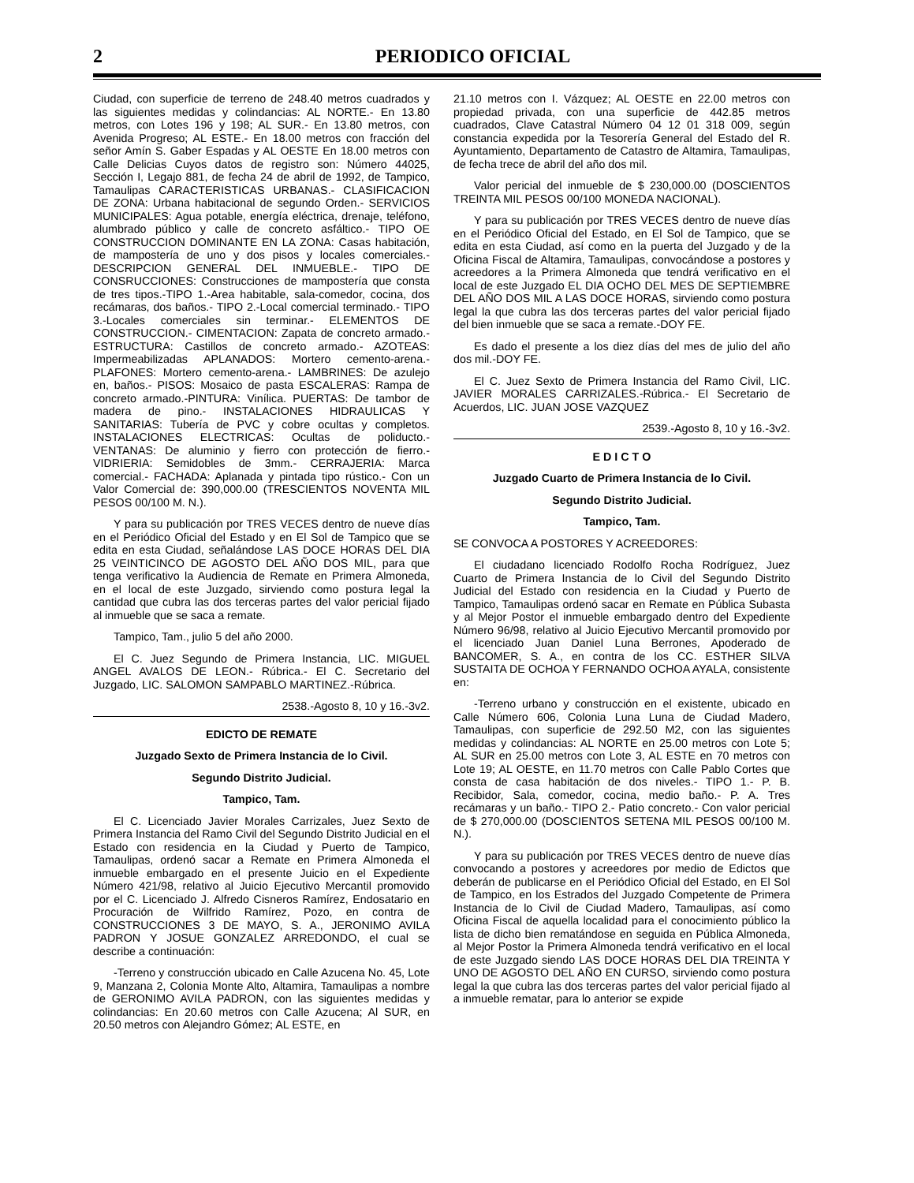2 PERIODICO OFICIAL
Ciudad, con superficie de terreno de 248.40 metros cuadrados y las siguientes medidas y colindancias: AL NORTE.- En 13.80 metros, con Lotes 196 y 198; AL SUR.- En 13.80 metros, con Avenida Progreso; AL ESTE.- En 18.00 metros con fracción del señor Amín S. Gaber Espadas y AL OESTE En 18.00 metros con Calle Delicias Cuyos datos de registro son: Número 44025, Sección I, Legajo 881, de fecha 24 de abril de 1992, de Tampico, Tamaulipas CARACTERISTICAS URBANAS.- CLASIFICACION DE ZONA: Urbana habitacional de segundo Orden.- SERVICIOS MUNICIPALES: Agua potable, energía eléctrica, drenaje, teléfono, alumbrado público y calle de concreto asfáltico.- TIPO OE CONSTRUCCION DOMINANTE EN LA ZONA: Casas habitación, de mampostería de uno y dos pisos y locales comerciales.- DESCRIPCION GENERAL DEL INMUEBLE.- TIPO DE CONSRUCCIONES: Construcciones de mampostería que consta de tres tipos.-TIPO 1.-Area habitable, sala-comedor, cocina, dos recámaras, dos baños.- TIPO 2.-Local comercial terminado.- TIPO 3.-Locales comerciales sin terminar.- ELEMENTOS DE CONSTRUCCION.- CIMENTACION: Zapata de concreto armado.- ESTRUCTURA: Castillos de concreto armado.- AZOTEAS: Impermeabilizadas APLANADOS: Mortero cemento-arena.- PLAFONES: Mortero cemento-arena.- LAMBRINES: De azulejo en, baños.- PISOS: Mosaico de pasta ESCALERAS: Rampa de concreto armado.-PINTURA: Vinílica. PUERTAS: De tambor de madera de pino.- INSTALACIONES HIDRAULICAS Y SANITARIAS: Tubería de PVC y cobre ocultas y completos. INSTALACIONES ELECTRICAS: Ocultas de poliducto.- VENTANAS: De aluminio y fierro con protección de fierro.- VIDRIERIA: Semidobles de 3mm.- CERRAJERIA: Marca comercial.- FACHADA: Aplanada y pintada tipo rústico.- Con un Valor Comercial de: 390,000.00 (TRESCIENTOS NOVENTA MIL PESOS 00/100 M. N.).
Y para su publicación por TRES VECES dentro de nueve días en el Periódico Oficial del Estado y en El Sol de Tampico que se edita en esta Ciudad, señalándose LAS DOCE HORAS DEL DIA 25 VEINTICINCO DE AGOSTO DEL AÑO DOS MIL, para que tenga verificativo la Audiencia de Remate en Primera Almoneda, en el local de este Juzgado, sirviendo como postura legal la cantidad que cubra las dos terceras partes del valor pericial fijado al inmueble que se saca a remate.
Tampico, Tam., julio 5 del año 2000.
El C. Juez Segundo de Primera Instancia, LIC. MIGUEL ANGEL AVALOS DE LEON.- Rúbrica.- El C. Secretario del Juzgado, LIC. SALOMON SAMPABLO MARTINEZ.-Rúbrica.
2538.-Agosto 8, 10 y 16.-3v2.
EDICTO DE REMATE
Juzgado Sexto de Primera Instancia de lo Civil.
Segundo Distrito Judicial.
Tampico, Tam.
El C. Licenciado Javier Morales Carrizales, Juez Sexto de Primera Instancia del Ramo Civil del Segundo Distrito Judicial en el Estado con residencia en la Ciudad y Puerto de Tampico, Tamaulipas, ordenó sacar a Remate en Primera Almoneda el inmueble embargado en el presente Juicio en el Expediente Número 421/98, relativo al Juicio Ejecutivo Mercantil promovido por el C. Licenciado J. Alfredo Cisneros Ramírez, Endosatario en Procuración de Wilfrido Ramírez, Pozo, en contra de CONSTRUCCIONES 3 DE MAYO, S. A., JERONIMO AVILA PADRON Y JOSUE GONZALEZ ARREDONDO, el cual se describe a continuación:
-Terreno y construcción ubicado en Calle Azucena No. 45, Lote 9, Manzana 2, Colonia Monte Alto, Altamira, Tamaulipas a nombre de GERONIMO AVILA PADRON, con las siguientes medidas y colindancias: En 20.60 metros con Calle Azucena; Al SUR, en 20.50 metros con Alejandro Gómez; AL ESTE, en
21.10 metros con I. Vázquez; AL OESTE en 22.00 metros con propiedad privada, con una superficie de 442.85 metros cuadrados, Clave Catastral Número 04 12 01 318 009, según constancia expedida por la Tesorería General del Estado del R. Ayuntamiento, Departamento de Catastro de Altamira, Tamaulipas, de fecha trece de abril del año dos mil.
Valor pericial del inmueble de $ 230,000.00 (DOSCIENTOS TREINTA MIL PESOS 00/100 MONEDA NACIONAL).
Y para su publicación por TRES VECES dentro de nueve días en el Periódico Oficial del Estado, en El Sol de Tampico, que se edita en esta Ciudad, así como en la puerta del Juzgado y de la Oficina Fiscal de Altamira, Tamaulipas, convocándose a postores y acreedores a la Primera Almoneda que tendrá verificativo en el local de este Juzgado EL DIA OCHO DEL MES DE SEPTIEMBRE DEL AÑO DOS MIL A LAS DOCE HORAS, sirviendo como postura legal la que cubra las dos terceras partes del valor pericial fijado del bien inmueble que se saca a remate.-DOY FE.
Es dado el presente a los diez días del mes de julio del año dos mil.-DOY FE.
El C. Juez Sexto de Primera Instancia del Ramo Civil, LIC. JAVIER MORALES CARRIZALES.-Rúbrica.- El Secretario de Acuerdos, LIC. JUAN JOSE VAZQUEZ
2539.-Agosto 8, 10 y 16.-3v2.
E D I C T O
Juzgado Cuarto de Primera Instancia de lo Civil.
Segundo Distrito Judicial.
Tampico, Tam.
SE CONVOCA A POSTORES Y ACREEDORES:
El ciudadano licenciado Rodolfo Rocha Rodríguez, Juez Cuarto de Primera Instancia de lo Civil del Segundo Distrito Judicial del Estado con residencia en la Ciudad y Puerto de Tampico, Tamaulipas ordenó sacar en Remate en Pública Subasta y al Mejor Postor el inmueble embargado dentro del Expediente Número 96/98, relativo al Juicio Ejecutivo Mercantil promovido por el licenciado Juan Daniel Luna Berrones, Apoderado de BANCOMER, S. A., en contra de los CC. ESTHER SILVA SUSTAITA DE OCHOA Y FERNANDO OCHOA AYALA, consistente en:
-Terreno urbano y construcción en el existente, ubicado en Calle Número 606, Colonia Luna Luna de Ciudad Madero, Tamaulipas, con superficie de 292.50 M2, con las siguientes medidas y colindancias: AL NORTE en 25.00 metros con Lote 5; AL SUR en 25.00 metros con Lote 3, AL ESTE en 70 metros con Lote 19; AL OESTE, en 11.70 metros con Calle Pablo Cortes que consta de casa habitación de dos niveles.- TIPO 1.- P. B. Recibidor, Sala, comedor, cocina, medio baño.- P. A. Tres recámaras y un baño.- TIPO 2.- Patio concreto.- Con valor pericial de $ 270,000.00 (DOSCIENTOS SETENA MIL PESOS 00/100 M. N.).
Y para su publicación por TRES VECES dentro de nueve días convocando a postores y acreedores por medio de Edictos que deberán de publicarse en el Periódico Oficial del Estado, en El Sol de Tampico, en los Estrados del Juzgado Competente de Primera Instancia de lo Civil de Ciudad Madero, Tamaulipas, así como Oficina Fiscal de aquella localidad para el conocimiento público la lista de dicho bien rematándose en seguida en Pública Almoneda, al Mejor Postor la Primera Almoneda tendrá verificativo en el local de este Juzgado siendo LAS DOCE HORAS DEL DIA TREINTA Y UNO DE AGOSTO DEL AÑO EN CURSO, sirviendo como postura legal la que cubra las dos terceras partes del valor pericial fijado al a inmueble rematar, para lo anterior se expide